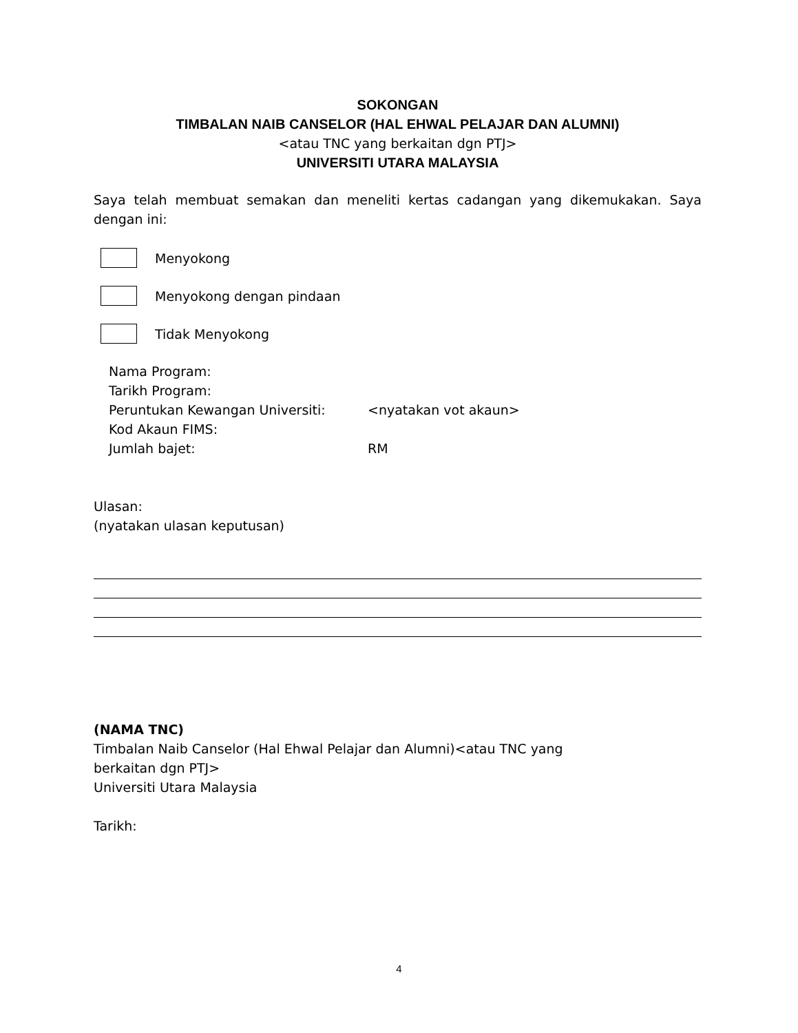SOKONGAN
TIMBALAN NAIB CANSELOR (HAL EHWAL PELAJAR DAN ALUMNI)
<atau TNC yang berkaitan dgn PTJ>
UNIVERSITI UTARA MALAYSIA
Saya telah membuat semakan dan meneliti kertas cadangan yang dikemukakan. Saya dengan ini:
Menyokong
Menyokong dengan pindaan
Tidak Menyokong
| Nama Program: | |
| Tarikh Program: | |
| Peruntukan Kewangan Universiti: | <nyatakan vot akaun> |
| Kod Akaun FIMS: | |
| Jumlah bajet: | RM |
Ulasan:
(nyatakan ulasan keputusan)
(NAMA TNC)
Timbalan Naib Canselor (Hal Ehwal Pelajar dan Alumni)<atau TNC yang
berkaitan dgn PTJ>
Universiti Utara Malaysia
Tarikh:
4